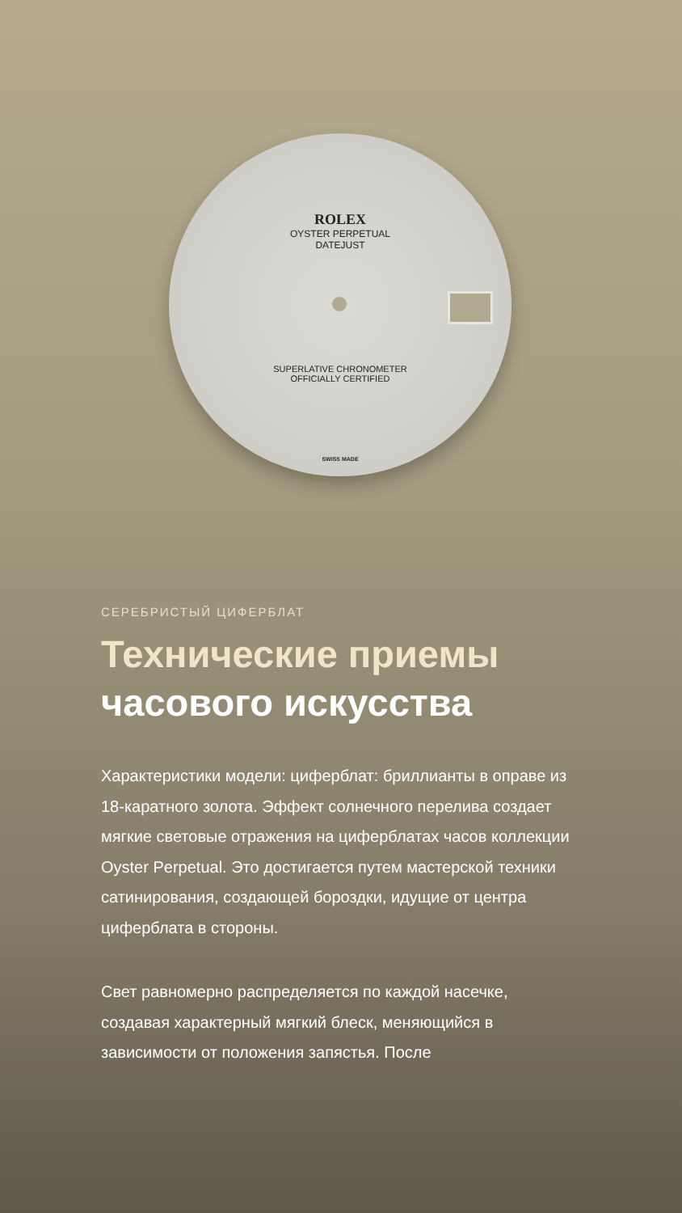ROLEX
OYSTER PERPETUAL
DATEJUST
SUPERLATIVE CHRONOMETER
OFFICIALLY CERTIFIED
SWISS MADE
СЕРЕБРИСТЫЙ ЦИФЕРБЛАТ
Технические приемы часового искусства
Характеристики модели: циферблат: бриллианты в оправе из 18-каратного золота. Эффект солнечного перелива создает мягкие световые отражения на циферблатах часов коллекции Oyster Perpetual. Это достигается путем мастерской техники сатинирования, создающей бороздки, идущие от центра циферблата в стороны.
Свет равномерно распределяется по каждой насечке, создавая характерный мягкий блеск, меняющийся в зависимости от положения запястья. После